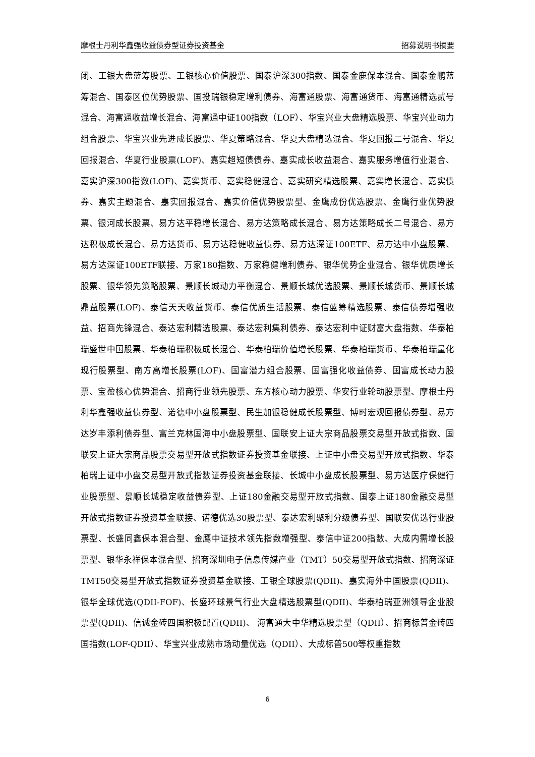摩根士丹利华鑫强收益债券型证券投资基金 招募说明书摘要
闭、工银大盘蓝筹股票、工银核心价值股票、国泰沪深300指数、国泰金鹿保本混合、国泰金鹏蓝筹混合、国泰区位优势股票、国投瑞银稳定增利债券、海富通股票、海富通货币、海富通精选贰号混合、海富通收益增长混合、海富通中证100指数（LOF）、华宝兴业大盘精选股票、华宝兴业动力组合股票、华宝兴业先进成长股票、华夏策略混合、华夏大盘精选混合、华夏回报二号混合、华夏回报混合、华夏行业股票(LOF)、嘉实超短债债券、嘉实成长收益混合、嘉实服务增值行业混合、嘉实沪深300指数(LOF)、嘉实货币、嘉实稳健混合、嘉实研究精选股票、嘉实增长混合、嘉实债券、嘉实主题混合、嘉实回报混合、嘉实价值优势股票型、金鹰成份优选股票、金鹰行业优势股票、银河成长股票、易方达平稳增长混合、易方达策略成长混合、易方达策略成长二号混合、易方达积极成长混合、易方达货币、易方达稳健收益债券、易方达深证100ETF、易方达中小盘股票、易方达深证100ETF联接、万家180指数、万家稳健增利债券、银华优势企业混合、银华优质增长股票、银华领先策略股票、景顺长城动力平衡混合、景顺长城优选股票、景顺长城货币、景顺长城鼎益股票(LOF)、泰信天天收益货币、泰信优质生活股票、泰信蓝筹精选股票、泰信债券增强收益、招商先锋混合、泰达宏利精选股票、泰达宏利集利债券、泰达宏利中证财富大盘指数、华泰柏瑞盛世中国股票、华泰柏瑞积极成长混合、华泰柏瑞价值增长股票、华泰柏瑞货币、华泰柏瑞量化现行股票型、南方高增长股票(LOF)、国富潜力组合股票、国富强化收益债券、国富成长动力股票、宝盈核心优势混合、招商行业领先股票、东方核心动力股票、华安行业轮动股票型、摩根士丹利华鑫强收益债券型、诺德中小盘股票型、民生加银稳健成长股票型、博时宏观回报债券型、易方达岁丰添利债券型、富兰克林国海中小盘股票型、国联安上证大宗商品股票交易型开放式指数、国联安上证大宗商品股票交易型开放式指数证券投资基金联接、上证中小盘交易型开放式指数、华泰柏瑞上证中小盘交易型开放式指数证券投资基金联接、长城中小盘成长股票型、易方达医疗保健行业股票型、景顺长城稳定收益债券型、上证180金融交易型开放式指数、国泰上证180金融交易型开放式指数证券投资基金联接、诺德优选30股票型、泰达宏利聚利分级债券型、国联安优选行业股票型、长盛同鑫保本混合型、金鹰中证技术领先指数增强型、泰信中证200指数、大成内需增长股票型、银华永祥保本混合型、招商深圳电子信息传媒产业（TMT）50交易型开放式指数、招商深证TMT50交易型开放式指数证券投资基金联接、工银全球股票(QDII)、嘉实海外中国股票(QDII)、银华全球优选(QDII-FOF)、长盛环球景气行业大盘精选股票型(QDII)、华泰柏瑞亚洲领导企业股票型(QDII)、信诚金砖四国积极配置(QDII)、 海富通大中华精选股票型（QDII）、招商标普金砖四国指数(LOF-QDII）、华宝兴业成熟市场动量优选（QDII）、大成标普500等权重指数
6